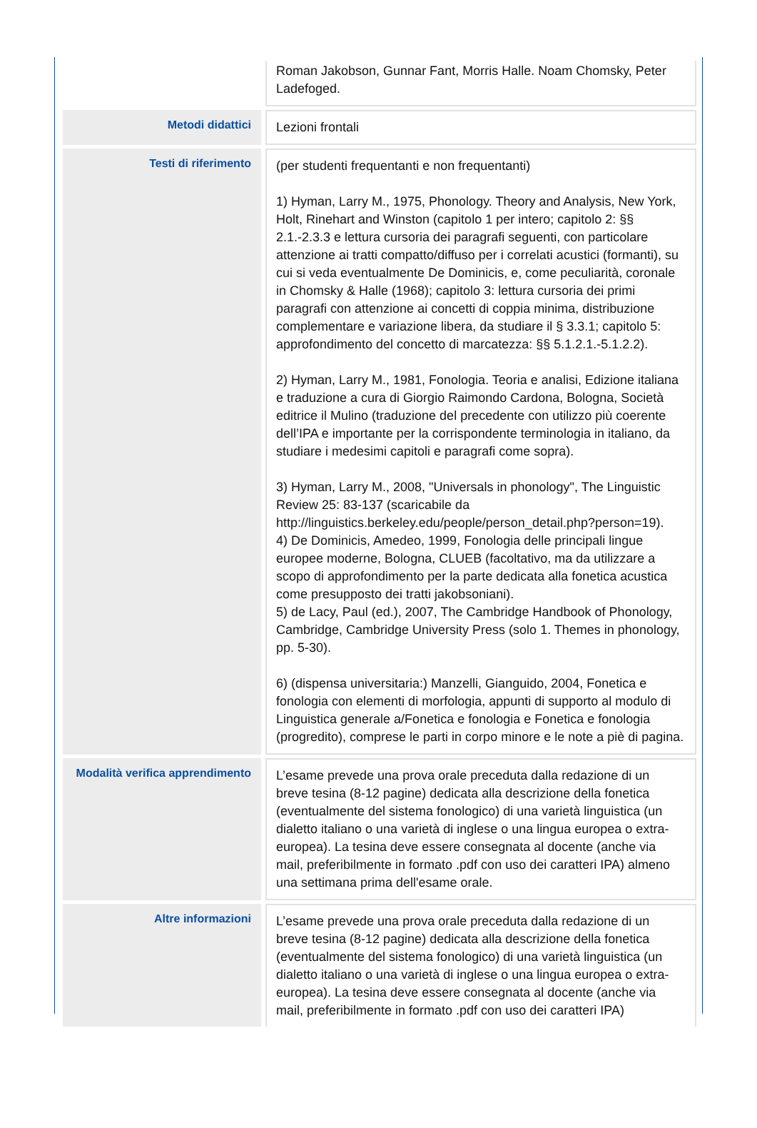| | Roman Jakobson, Gunnar Fant, Morris Halle. Noam Chomsky, Peter Ladefoged. |
| Metodi didattici | Lezioni frontali |
| Testi di riferimento | (per studenti frequentanti e non frequentanti) 1) Hyman, Larry M., 1975, Phonology. Theory and Analysis, New York, Holt, Rinehart and Winston (capitolo 1 per intero; capitolo 2: §§ 2.1.-2.3.3 e lettura cursoria dei paragrafi seguenti, con particolare attenzione ai tratti compatto/diffuso per i correlati acustici (formanti), su cui si veda eventualmente De Dominicis, e, come peculiarità, coronale in Chomsky & Halle (1968); capitolo 3: lettura cursoria dei primi paragrafi con attenzione ai concetti di coppia minima, distribuzione complementare e variazione libera, da studiare il § 3.3.1; capitolo 5: approfondimento del concetto di marcatezza: §§ 5.1.2.1.-5.1.2.2). 2) Hyman, Larry M., 1981, Fonologia. Teoria e analisi, Edizione italiana e traduzione a cura di Giorgio Raimondo Cardona, Bologna, Società editrice il Mulino (traduzione del precedente con utilizzo più coerente dell’IPA e importante per la corrispondente terminologia in italiano, da studiare i medesimi capitoli e paragrafi come sopra). 3) Hyman, Larry M., 2008, "Universals in phonology", The Linguistic Review 25: 83-137 (scaricabile da http://linguistics.berkeley.edu/people/person_detail.php?person=19). 4) De Dominicis, Amedeo, 1999, Fonologia delle principali lingue europee moderne, Bologna, CLUEB (facoltativo, ma da utilizzare a scopo di approfondimento per la parte dedicata alla fonetica acustica come presupposto dei tratti jakobsoniani). 5) de Lacy, Paul (ed.), 2007, The Cambridge Handbook of Phonology, Cambridge, Cambridge University Press (solo 1. Themes in phonology, pp. 5-30). 6) (dispensa universitaria:) Manzelli, Gianguido, 2004, Fonetica e fonologia con elementi di morfologia, appunti di supporto al modulo di Linguistica generale a/Fonetica e fonologia e Fonetica e fonologia (progredito), comprese le parti in corpo minore e le note a piè di pagina. |
| Modalità verifica apprendimento | L’esame prevede una prova orale preceduta dalla redazione di un breve tesina (8-12 pagine) dedicata alla descrizione della fonetica (eventualmente del sistema fonologico) di una varietà linguistica (un dialetto italiano o una varietà di inglese o una lingua europea o extra-europea). La tesina deve essere consegnata al docente (anche via mail, preferibilmente in formato .pdf con uso dei caratteri IPA) almeno una settimana prima dell'esame orale. |
| Altre informazioni | L’esame prevede una prova orale preceduta dalla redazione di un breve tesina (8-12 pagine) dedicata alla descrizione della fonetica (eventualmente del sistema fonologico) di una varietà linguistica (un dialetto italiano o una varietà di inglese o una lingua europea o extra-europea). La tesina deve essere consegnata al docente (anche via mail, preferibilmente in formato .pdf con uso dei caratteri IPA) |